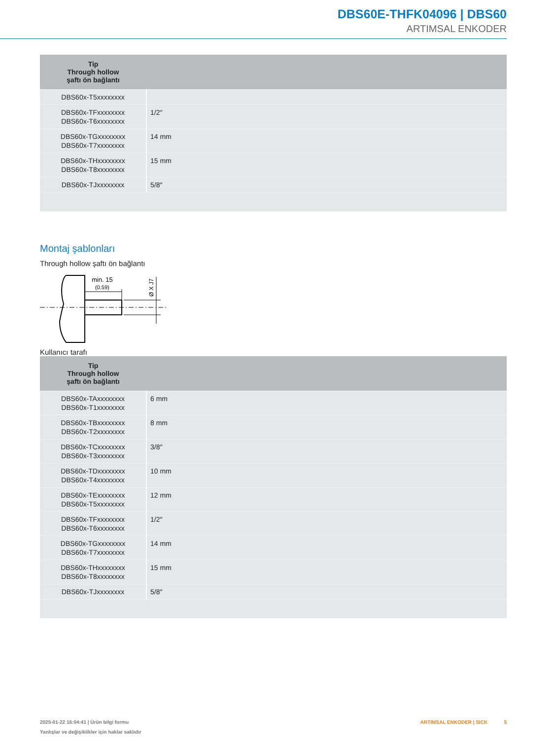DBS60E-THFK04096 | DBS60
ARTIMSAL ENKODER
| Tip Through hollow şaftı ön bağlantı | |
| --- | --- |
| DBS60x-T5xxxxxxxx | |
| DBS60x-TFxxxxxxxx DBS60x-T6xxxxxxxx | 1/2″ |
| DBS60x-TGxxxxxxxx DBS60x-T7xxxxxxxx | 14 mm |
| DBS60x-THxxxxxxxx DBS60x-T8xxxxxxxx | 15 mm |
| DBS60x-TJxxxxxxxx | 5/8″ |
Montaj şablonları
Through hollow şaftı ön bağlantı
min. 15
(0.59)
Ø X J7
Kullanıcı tarafı
| Tip Through hollow şaftı ön bağlantı | |
| --- | --- |
| DBS60x-TAxxxxxxxx DBS60x-T1xxxxxxxx | 6 mm |
| DBS60x-TBxxxxxxxx DBS60x-T2xxxxxxxx | 8 mm |
| DBS60x-TCxxxxxxxx DBS60x-T3xxxxxxxx | 3/8″ |
| DBS60x-TDxxxxxxxx DBS60x-T4xxxxxxxx | 10 mm |
| DBS60x-TExxxxxxxx DBS60x-T5xxxxxxxx | 12 mm |
| DBS60x-TFxxxxxxxx DBS60x-T6xxxxxxxx | 1/2″ |
| DBS60x-TGxxxxxxxx DBS60x-T7xxxxxxxx | 14 mm |
| DBS60x-THxxxxxxxx DBS60x-T8xxxxxxxx | 15 mm |
| DBS60x-TJxxxxxxxx | 5/8″ |
2025-01-22 16:04:41 | Ürün bilgi formu
Yanlışlar ve değişiklikler için haklar saklıdır
ARTIMSAL ENKODER | SICK 5